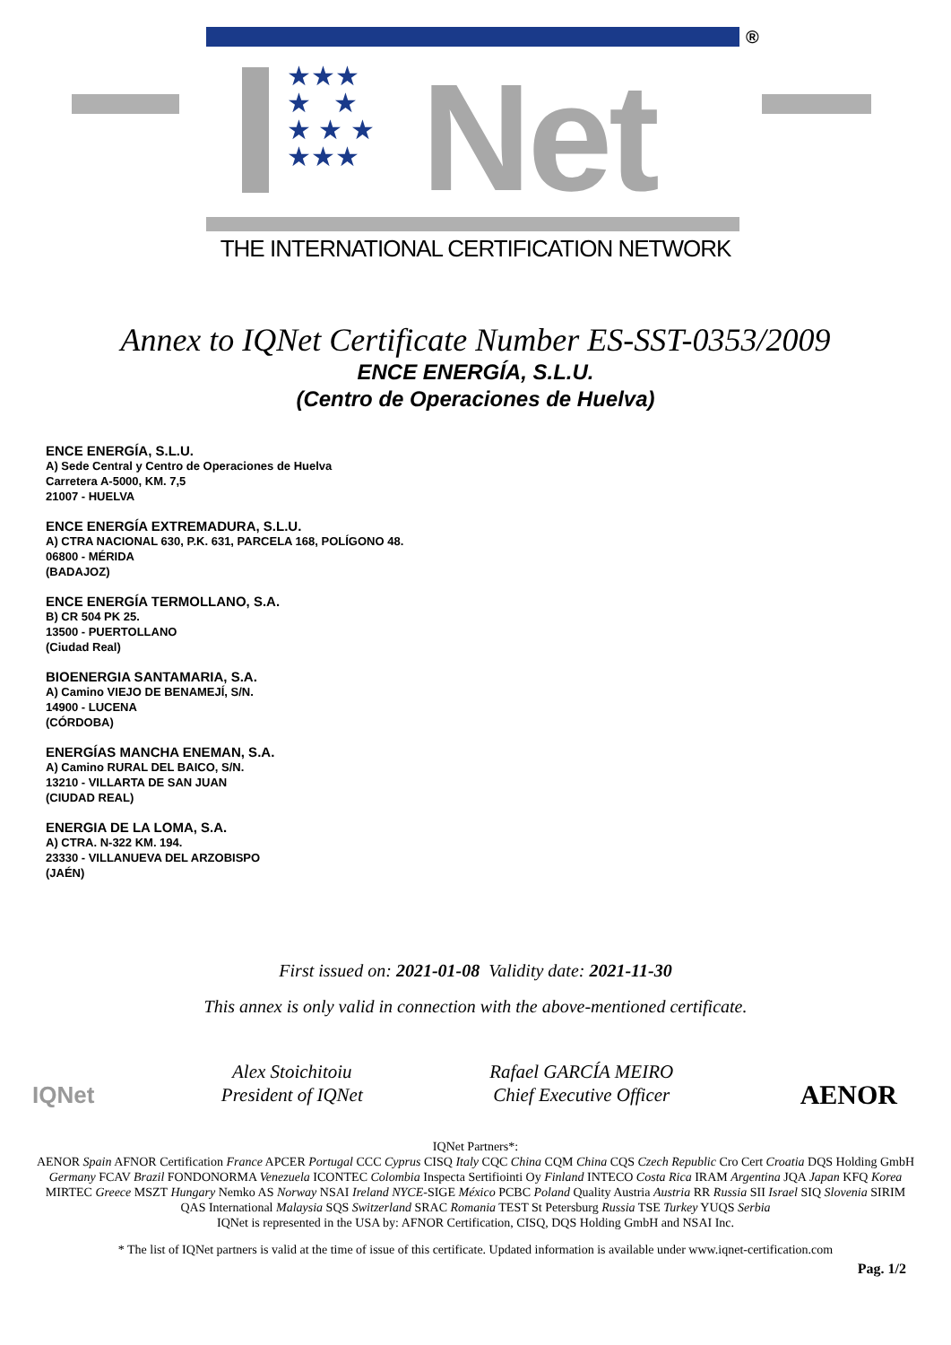★★★
★ ★
★ ★ ★
★★★
Net
®
THE INTERNATIONAL CERTIFICATION NETWORK
Annex to IQNet Certificate Number ES-SST-0353/2009
ENCE ENERGÍA, S.L.U.
(Centro de Operaciones de Huelva)
ENCE ENERGÍA, S.L.U.
A) Sede Central y Centro de Operaciones de Huelva
Carretera A-5000, KM. 7,5
21007 - HUELVA
ENCE ENERGÍA EXTREMADURA, S.L.U.
A) CTRA NACIONAL 630, P.K. 631, PARCELA 168, POLÍGONO 48.
06800 - MÉRIDA
(BADAJOZ)
ENCE ENERGÍA TERMOLLANO, S.A.
B) CR 504 PK 25.
13500 - PUERTOLLANO
(Ciudad Real)
BIOENERGIA SANTAMARIA, S.A.
A) Camino VIEJO DE BENAMEJÍ, S/N.
14900 - LUCENA
(CÓRDOBA)
ENERGÍAS MANCHA ENEMAN, S.A.
A) Camino RURAL DEL BAICO, S/N.
13210 - VILLARTA DE SAN JUAN
(CIUDAD REAL)
ENERGIA DE LA LOMA, S.A.
A) CTRA. N-322 KM. 194.
23330 - VILLANUEVA DEL ARZOBISPO
(JAÉN)
First issued on: 2021-01-08 Validity date: 2021-11-30
This annex is only valid in connection with the above-mentioned certificate.
IQNet
Alex Stoichitoiu
President of IQNet
Rafael GARCÍA MEIRO
Chief Executive Officer
AENOR
IQNet Partners*:
AENOR Spain AFNOR Certification France APCER Portugal CCC Cyprus CISQ Italy CQC China CQM China CQS Czech Republic Cro Cert Croatia DQS Holding GmbH Germany FCAV Brazil FONDONORMA Venezuela ICONTEC Colombia Inspecta Sertifiointi Oy Finland INTECO Costa Rica IRAM Argentina JQA Japan KFQ Korea MIRTEC Greece MSZT Hungary Nemko AS Norway NSAI Ireland NYCE-SIGE México PCBC Poland Quality Austria Austria RR Russia SII Israel SIQ Slovenia SIRIM QAS International Malaysia SQS Switzerland SRAC Romania TEST St Petersburg Russia TSE Turkey YUQS Serbia
IQNet is represented in the USA by: AFNOR Certification, CISQ, DQS Holding GmbH and NSAI Inc.
* The list of IQNet partners is valid at the time of issue of this certificate. Updated information is available under www.iqnet-certification.com
Pag. 1/2